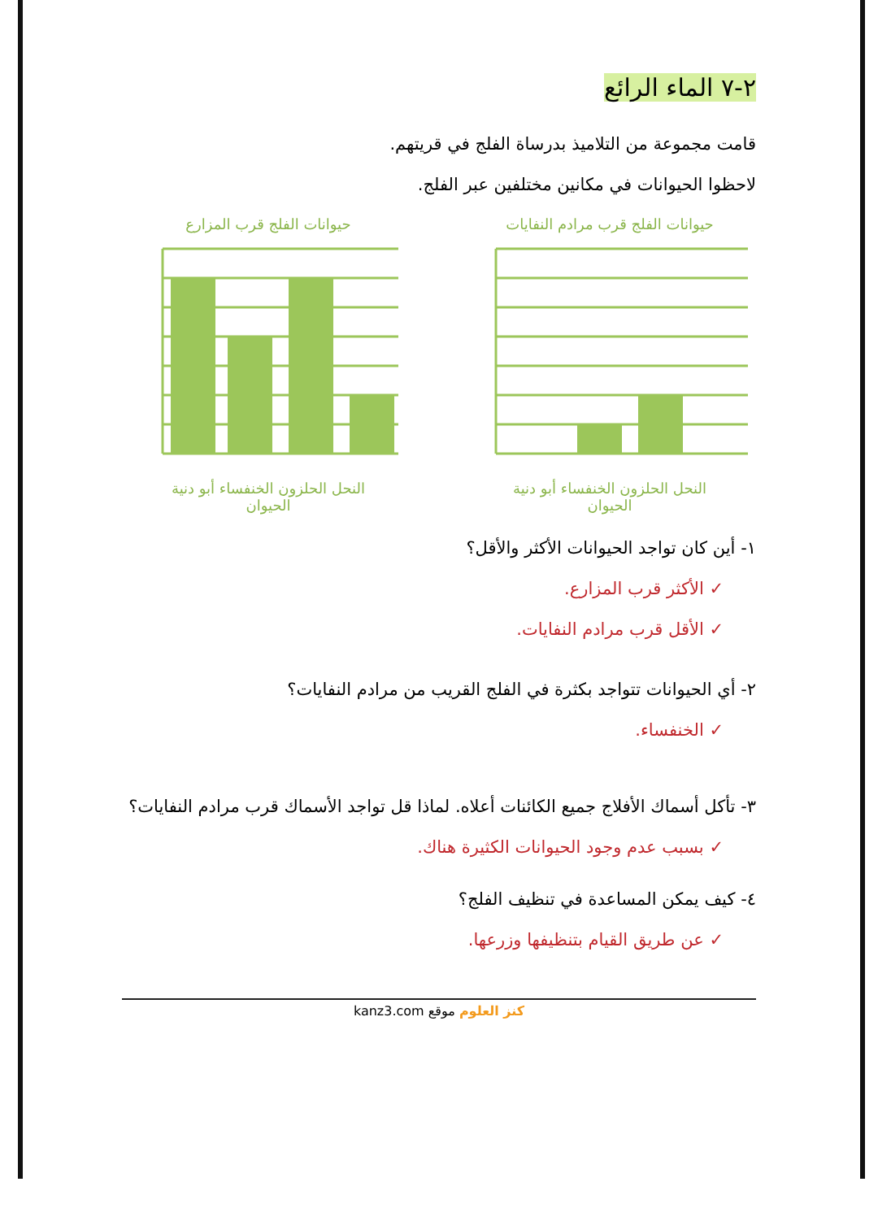٢-٧ الماء الرائع
قامت مجموعة من التلاميذ بدرساة الفلج في قريتهم.
لاحظوا الحيوانات في مكانين مختلفين عبر الفلج.
حيوانات الفلج قرب المزارع
النحل الحلزون الخنفساء أبو دنية
الحيوان
حيوانات الفلج قرب مرادم النفايات
النحل الحلزون الخنفساء أبو دنية
الحيوان
١- أين كان تواجد الحيوانات الأكثر والأقل؟
✓ الأكثر قرب المزارع.
✓ الأقل قرب مرادم النفايات.
٢- أي الحيوانات تتواجد بكثرة في الفلج القريب من مرادم النفايات؟
✓ الخنفساء.
٣- تأكل أسماك الأفلاج جميع الكائنات أعلاه. لماذا قل تواجد الأسماك قرب مرادم النفايات؟
✓ بسبب عدم وجود الحيوانات الكثيرة هناك.
٤- كيف يمكن المساعدة في تنظيف الفلج؟
✓ عن طريق القيام بتنظيفها وزرعها.
kanz3.com كنز العلوم موقع